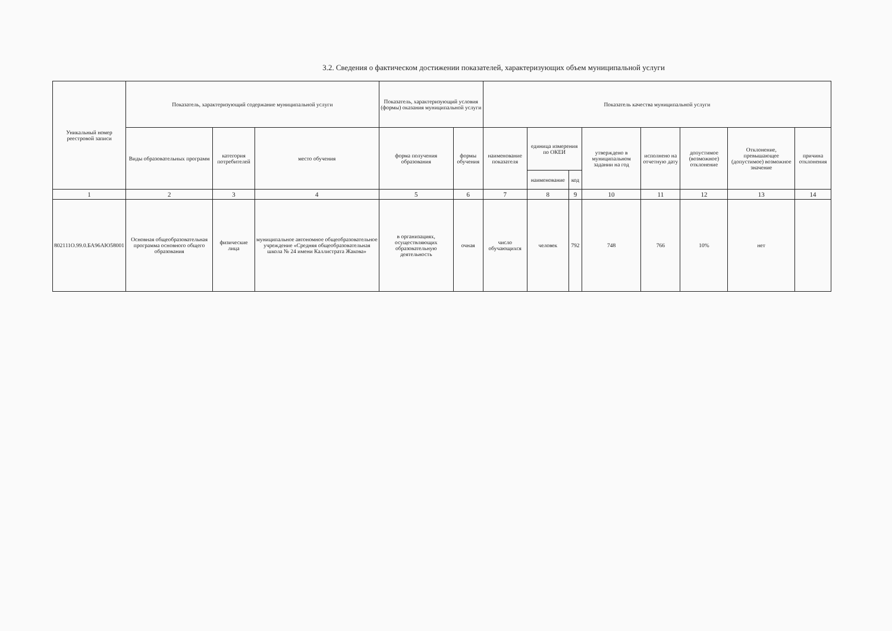3.2. Сведения о фактическом достижении показателей, характеризующих объем муниципальной услуги
| Уникальный номер реестровой записи | Показатель, характеризующий содержание муниципальной услуги | | | Показатель, характеризующий условия (формы) оказания муниципальной услуги | | Показатель качества муниципальной услуги | | | | | | | |
| --- | --- | --- | --- | --- | --- | --- | --- | --- | --- | --- | --- | --- | --- |
| | Виды образовательных программ | категория потребителей | место обучения | форма получения образования | формы обучения | наименование показателя | единица измерения по ОКЕИ | | утверждено в муниципальном задании на год | исполнено на отчетную дату | допустимое (возможное) отклонение | Отклонение, превышающее (допустимое) возможное значение | причина отклонения |
| | | | | | | | наименование | код | | | | | |
| 1 | 2 | 3 | 4 | 5 | 6 | 7 | 8 | 9 | 10 | 11 | 12 | 13 | 14 |
| 802111О.99.0.БА96АЮ58001 | Основная общеобразовательная программа основного общего образования | физические лица | муниципальное автономное общеобразовательное учреждение «Средняя общеобразовательная школа № 24 имени Каллистрата Жакова» | в организациях, осуществляющих образовательную деятельность | очная | число обучающихся | человек | 792 | 748 | 766 | 10% | нет | |